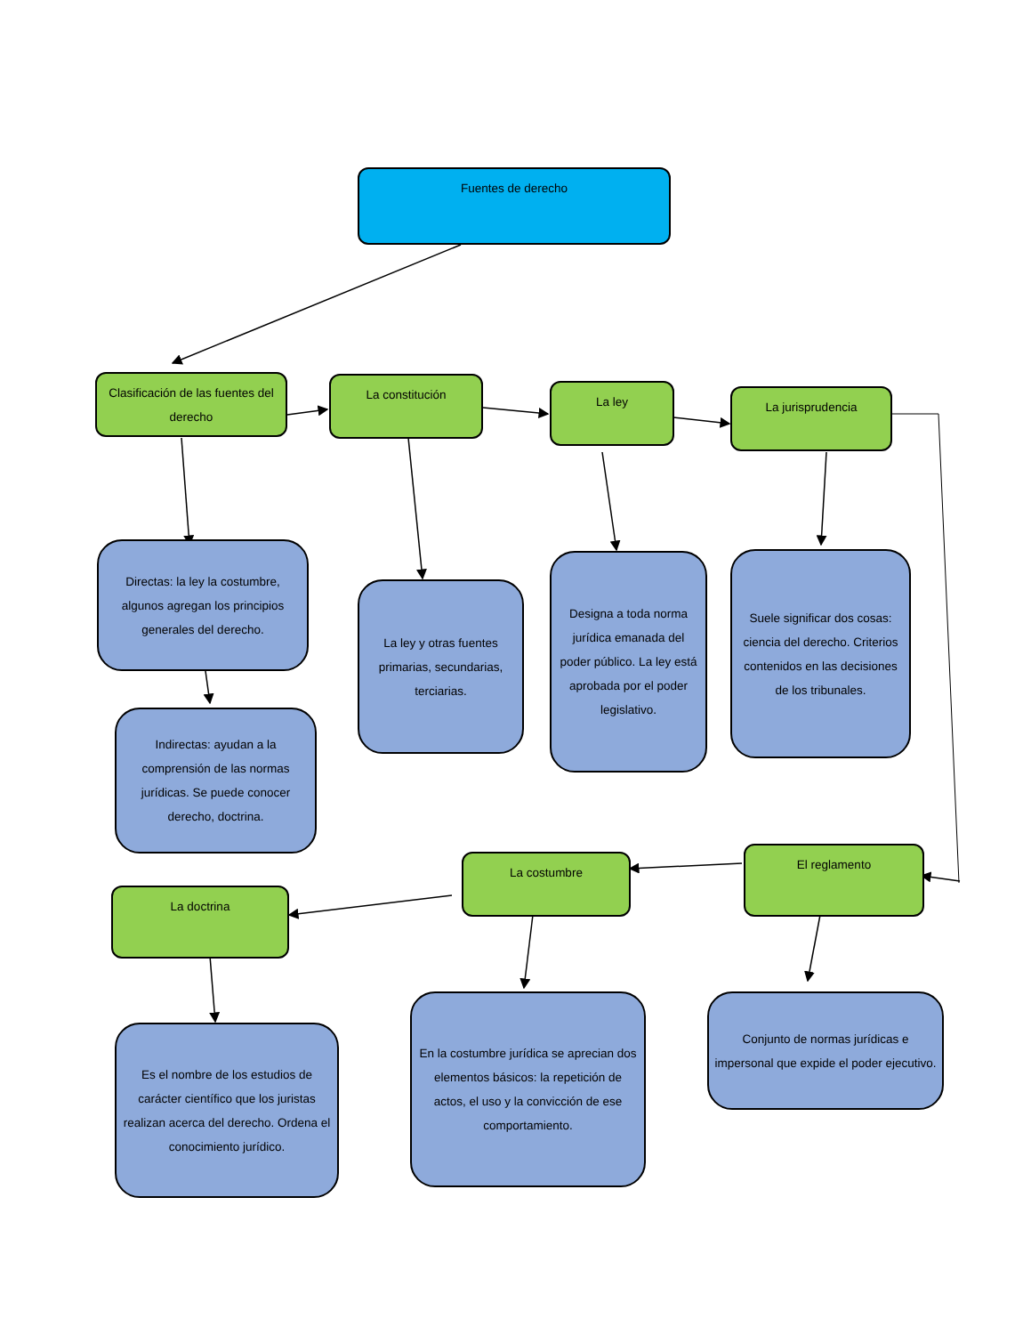Fuentes de derecho
Clasificación de las fuentes del derecho
La constitución La ley La jurisprudencia
Directas: la ley la costumbre, algunos agregan los principios generales del derecho.
La ley y otras fuentes primarias, secundarias, terciarias.
Designa a toda norma jurídica emanada del poder público. La ley está aprobada por el poder legislativo.
Suele significar dos cosas: ciencia del derecho. Criterios contenidos en las decisiones de los tribunales.
Indirectas: ayudan a la comprensión de las normas jurídicas. Se puede conocer derecho, doctrina.
El reglamento
La costumbre
La doctrina
Es el nombre de los estudios de carácter científico que los juristas realizan acerca del derecho. Ordena el conocimiento jurídico.
En la costumbre jurídica se aprecian dos elementos básicos: la repetición de actos, el uso y la convicción de ese comportamiento.
Conjunto de normas jurídicas e impersonal que expide el poder ejecutivo.